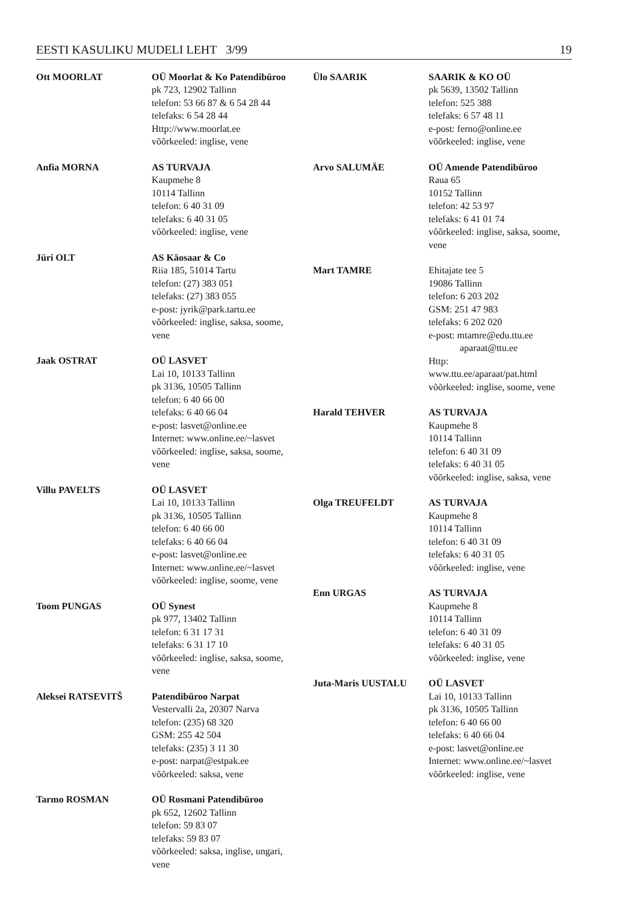EESTI KASULIKU MUDELI LEHT 3/99 19
Ott MOORLAT OÜ Moorlat & Ko Patendibüroo
pk 723, 12902 Tallinn
telefon: 53 66 87 & 6 54 28 44
telefaks: 6 54 28 44
Http://www.moorlat.ee
võõrkeeled: inglise, vene
Anfia MORNA AS TURVAJA
Kaupmehe 8
10114 Tallinn
telefon: 6 40 31 09
telefaks: 6 40 31 05
võõrkeeled: inglise, vene
Jüri OLT AS Käosaar & Co
Riia 185, 51014 Tartu
telefon: (27) 383 051
telefaks: (27) 383 055
e-post: jyrik@park.tartu.ee
võõrkeeled: inglise, saksa, soome, vene
Jaak OSTRAT OÜ LASVET
Lai 10, 10133 Tallinn
pk 3136, 10505 Tallinn
telefon: 6 40 66 00
telefaks: 6 40 66 04
e-post: lasvet@online.ee
Internet: www.online.ee/~lasvet
võõrkeeled: inglise, saksa, soome, vene
Villu PAVELTS OÜ LASVET
Lai 10, 10133 Tallinn
pk 3136, 10505 Tallinn
telefon: 6 40 66 00
telefaks: 6 40 66 04
e-post: lasvet@online.ee
Internet: www.online.ee/~lasvet
võõrkeeled: inglise, soome, vene
Toom PUNGAS OÜ Synest
pk 977, 13402 Tallinn
telefon: 6 31 17 31
telefaks: 6 31 17 10
võõrkeeled: inglise, saksa, soome, vene
Aleksei RATSEVITŠ Patendibüroo Narpat
Vestervalli 2a, 20307 Narva
telefon: (235) 68 320
GSM: 255 42 504
telefaks: (235) 3 11 30
e-post: narpat@estpak.ee
võõrkeeled: saksa, vene
Tarmo ROSMAN OÜ Rosmani Patendibüroo
pk 652, 12602 Tallinn
telefon: 59 83 07
telefaks: 59 83 07
võõrkeeled: saksa, inglise, ungari, vene
Ülo SAARIK SAARIK & KO OÜ
pk 5639, 13502 Tallinn
telefon: 525 388
telefaks: 6 57 48 11
e-post: ferno@online.ee
võõrkeeled: inglise, vene
Arvo SALUMÄE OÜ Amende Patendibüroo
Raua 65
10152 Tallinn
telefon: 42 53 97
telefaks: 6 41 01 74
võõrkeeled: inglise, saksa, soome, vene
Mart TAMRE Ehitajate tee 5
19086 Tallinn
telefon: 6 203 202
GSM: 251 47 983
telefaks: 6 202 020
e-post: mtamre@edu.ttu.ee
aparaat@ttu.ee
Http:
www.ttu.ee/aparaat/pat.html
võõrkeeled: inglise, soome, vene
Harald TEHVER AS TURVAJA
Kaupmehe 8
10114 Tallinn
telefon: 6 40 31 09
telefaks: 6 40 31 05
võõrkeeled: inglise, saksa, vene
Olga TREUFELDT AS TURVAJA
Kaupmehe 8
10114 Tallinn
telefon: 6 40 31 09
telefaks: 6 40 31 05
võõrkeeled: inglise, vene
Enn URGAS AS TURVAJA
Kaupmehe 8
10114 Tallinn
telefon: 6 40 31 09
telefaks: 6 40 31 05
võõrkeeled: inglise, vene
Juta-Maris UUSTALU OÜ LASVET
Lai 10, 10133 Tallinn
pk 3136, 10505 Tallinn
telefon: 6 40 66 00
telefaks: 6 40 66 04
e-post: lasvet@online.ee
Internet: www.online.ee/~lasvet
võõrkeeled: inglise, vene